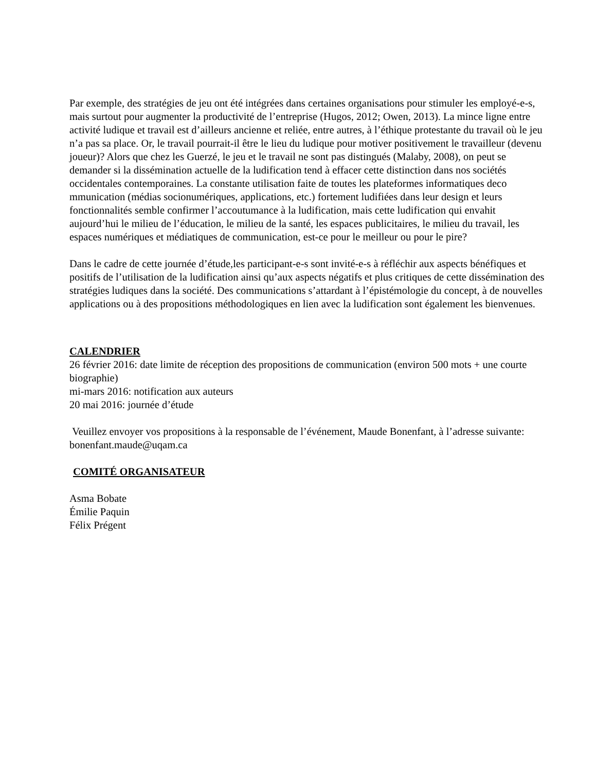Par exemple, des stratégies de jeu ont été intégrées dans certaines organisations pour stimuler les employé-e-s, mais surtout pour augmenter la productivité de l’entreprise (Hugos, 2012; Owen, 2013). La mince ligne entre activité ludique et travail est d’ailleurs ancienne et reliée, entre autres, à l’éthique protestante du travail où le jeu n’a pas sa place. Or, le travail pourrait-il être le lieu du ludique pour motiver positivement le travailleur (devenu joueur)? Alors que chez les Guerzé, le jeu et le travail ne sont pas distingués (Malaby, 2008), on peut se demander si la dissémination actuelle de la ludification tend à effacer cette distinction dans nos sociétés occidentales contemporaines. La constante utilisation faite de toutes les plateformes informatiques deco mmunication (médias socionumériques, applications, etc.) fortement ludifiées dans leur design et leurs fonctionnalités semble confirmer l’accoutumance à la ludification, mais cette ludification qui envahit aujourd’hui le milieu de l’éducation, le milieu de la santé, les espaces publicitaires, le milieu du travail, les espaces numériques et médiatiques de communication, est-ce pour le meilleur ou pour le pire?
Dans le cadre de cette journée d’étude,les participant-e-s sont invité-e-s à réfléchir aux aspects bénéfiques et positifs de l’utilisation de la ludification ainsi qu’aux aspects négatifs et plus critiques de cette dissémination des stratégies ludiques dans la société. Des communications s’attardant à l’épistémologie du concept, à de nouvelles applications ou à des propositions méthodologiques en lien avec la ludification sont également les bienvenues.
CALENDRIER
26 février 2016: date limite de réception des propositions de communication (environ 500 mots + une courte biographie)
mi-mars 2016: notification aux auteurs
20 mai 2016: journée d’étude
Veuillez envoyer vos propositions à la responsable de l’événement, Maude Bonenfant, à l’adresse suivante: bonenfant.maude@uqam.ca
COMITÉ ORGANISATEUR
Asma Bobate
Émilie Paquin
Félix Prégent